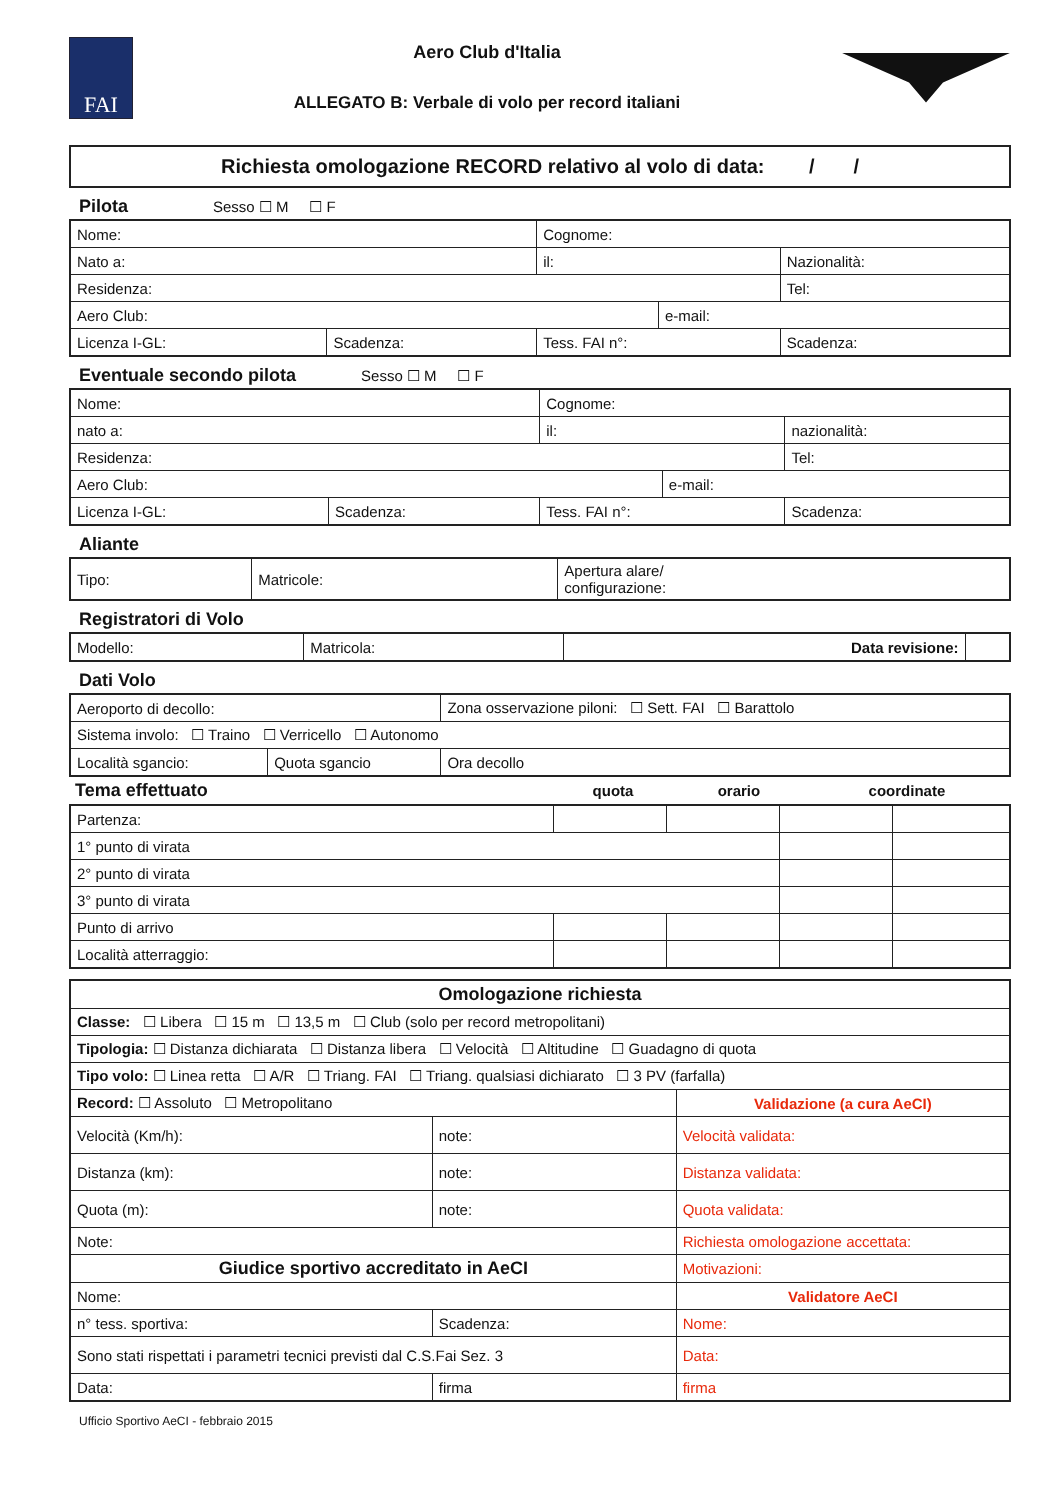FAI
Aero Club d'Italia
ALLEGATO B: Verbale di volo per record italiani
Richiesta omologazione RECORD relativo al volo di data: / /
Pilota Sesso ☐ M ☐ F
| Nome: | | Cognome: | | |
| Nato a: | | il: | | Nazionalità: |
| Residenza: | | | | Tel: |
| Aero Club: | | | e-mail: | |
| Licenza I-GL: | Scadenza: | Tess. FAI n°: | | Scadenza: |
Eventuale secondo pilota Sesso ☐ M ☐ F
| Nome: | | Cognome: | | |
| nato a: | | il: | | nazionalità: |
| Residenza: | | | | Tel: |
| Aero Club: | | | e-mail: | |
| Licenza I-GL: | Scadenza: | Tess. FAI n°: | | Scadenza: |
Aliante
| Tipo: | Matricole: | Apertura alare/ configurazione: |
Registratori di Volo
| Modello: | Matricola: | Data revisione: | |
Dati Volo
| Aeroporto di decollo: | | Zona osservazione piloni: ☐ Sett. FAI ☐ Barattolo |
| Sistema involo: ☐ Traino ☐ Verricello ☐ Autonomo | | |
| Località sgancio: | Quota sgancio | Ora decollo |
| Tema effettuato | quota | orario | coordinate |
| --- | --- | --- | --- |
| Partenza: | | | | |
| 1° punto di virata | | | | |
| 2° punto di virata | | | | |
| 3° punto di virata | | | | |
| Punto di arrivo | | | | |
| Località atterraggio: | | | | |
| Omologazione richiesta | | |
| --- | --- | --- |
| Classe: ☐ Libera ☐ 15 m ☐ 13,5 m ☐ Club (solo per record metropolitani) | | |
| Tipologia: ☐ Distanza dichiarata ☐ Distanza libera ☐ Velocità ☐ Altitudine ☐ Guadagno di quota | | |
| Tipo volo: ☐ Linea retta ☐ A/R ☐ Triang. FAI ☐ Triang. qualsiasi dichiarato ☐ 3 PV (farfalla) | | |
| Record: ☐ Assoluto ☐ Metropolitano | | Validazione (a cura AeCI) |
| Velocità (Km/h): | note: | Velocità validata: |
| Distanza (km): | note: | Distanza validata: |
| Quota (m): | note: | Quota validata: |
| Note: | | Richiesta omologazione accettata: |
| Giudice sportivo accreditato in AeCI | | Motivazioni: |
| Nome: | | Validatore AeCI |
| n° tess. sportiva: | Scadenza: | Nome: |
| Sono stati rispettati i parametri tecnici previsti dal C.S.Fai Sez. 3 | | Data: |
| Data: | firma | firma |
Ufficio Sportivo AeCI - febbraio 2015